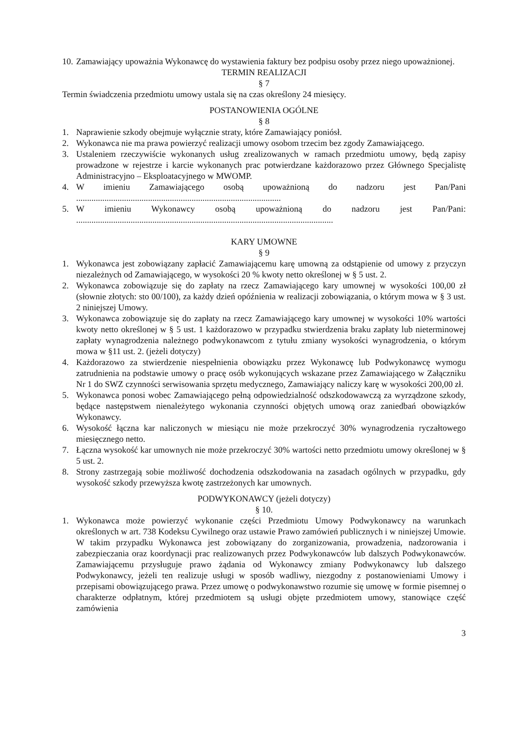10. Zamawiający upoważnia Wykonawcę do wystawienia faktury bez podpisu osoby przez niego upoważnionej.
TERMIN REALIZACJI
§ 7
Termin świadczenia przedmiotu umowy ustala się na czas określony 24 miesięcy.
POSTANOWIENIA OGÓLNE
§ 8
1. Naprawienie szkody obejmuje wyłącznie straty, które Zamawiający poniósł.
2. Wykonawca nie ma prawa powierzyć realizacji umowy osobom trzecim bez zgody Zamawiającego.
3. Ustaleniem rzeczywiście wykonanych usług zrealizowanych w ramach przedmiotu umowy, będą zapisy prowadzone w rejestrze i karcie wykonanych prac potwierdzane każdorazowo przez Głównego Specjalistę Administracyjno – Eksploatacyjnego w MWOMP.
4. W imieniu Zamawiającego osobą upoważnioną do nadzoru jest Pan/Pani ..............................................................................................
5. W imieniu Wykonawcy osobą upoważnioną do nadzoru jest Pan/Pani: ......................................................................................................................
KARY UMOWNE
§ 9
1. Wykonawca jest zobowiązany zapłacić Zamawiającemu karę umowną za odstąpienie od umowy z przyczyn niezależnych od Zamawiającego, w wysokości 20 % kwoty netto określonej w § 5 ust. 2.
2. Wykonawca zobowiązuje się do zapłaty na rzecz Zamawiającego kary umownej w wysokości 100,00 zł (słownie złotych: sto 00/100), za każdy dzień opóźnienia w realizacji zobowiązania, o którym mowa w § 3 ust. 2 niniejszej Umowy.
3. Wykonawca zobowiązuje się do zapłaty na rzecz Zamawiającego kary umownej w wysokości 10% wartości kwoty netto określonej w § 5 ust. 1 każdorazowo w przypadku stwierdzenia braku zapłaty lub nieterminowej zapłaty wynagrodzenia należnego podwykonawcom z tytułu zmiany wysokości wynagrodzenia, o którym mowa w §11 ust. 2. (jeżeli dotyczy)
4. Każdorazowo za stwierdzenie niespełnienia obowiązku przez Wykonawcę lub Podwykonawcę wymogu zatrudnienia na podstawie umowy o pracę osób wykonujących wskazane przez Zamawiającego w Załączniku Nr 1 do SWZ czynności serwisowania sprzętu medycznego, Zamawiający naliczy karę w wysokości 200,00 zł.
5. Wykonawca ponosi wobec Zamawiającego pełną odpowiedzialność odszkodowawczą za wyrządzone szkody, będące następstwem nienależytego wykonania czynności objętych umową oraz zaniedbań obowiązków Wykonawcy.
6. Wysokość łączna kar naliczonych w miesiącu nie może przekroczyć 30% wynagrodzenia ryczałtowego miesięcznego netto.
7. Łączna wysokość kar umownych nie może przekroczyć 30% wartości netto przedmiotu umowy określonej w § 5 ust. 2.
8. Strony zastrzegają sobie możliwość dochodzenia odszkodowania na zasadach ogólnych w przypadku, gdy wysokość szkody przewyższa kwotę zastrzeżonych kar umownych.
PODWYKONAWCY (jeżeli dotyczy)
§ 10.
1. Wykonawca może powierzyć wykonanie części Przedmiotu Umowy Podwykonawcy na warunkach określonych w art. 738 Kodeksu Cywilnego oraz ustawie Prawo zamówień publicznych i w niniejszej Umowie. W takim przypadku Wykonawca jest zobowiązany do zorganizowania, prowadzenia, nadzorowania i zabezpieczania oraz koordynacji prac realizowanych przez Podwykonawców lub dalszych Podwykonawców. Zamawiającemu przysługuje prawo żądania od Wykonawcy zmiany Podwykonawcy lub dalszego Podwykonawcy, jeżeli ten realizuje usługi w sposób wadliwy, niezgodny z postanowieniami Umowy i przepisami obowiązującego prawa. Przez umowę o podwykonawstwo rozumie się umowę w formie pisemnej o charakterze odpłatnym, której przedmiotem są usługi objęte przedmiotem umowy, stanowiące część zamówienia
3